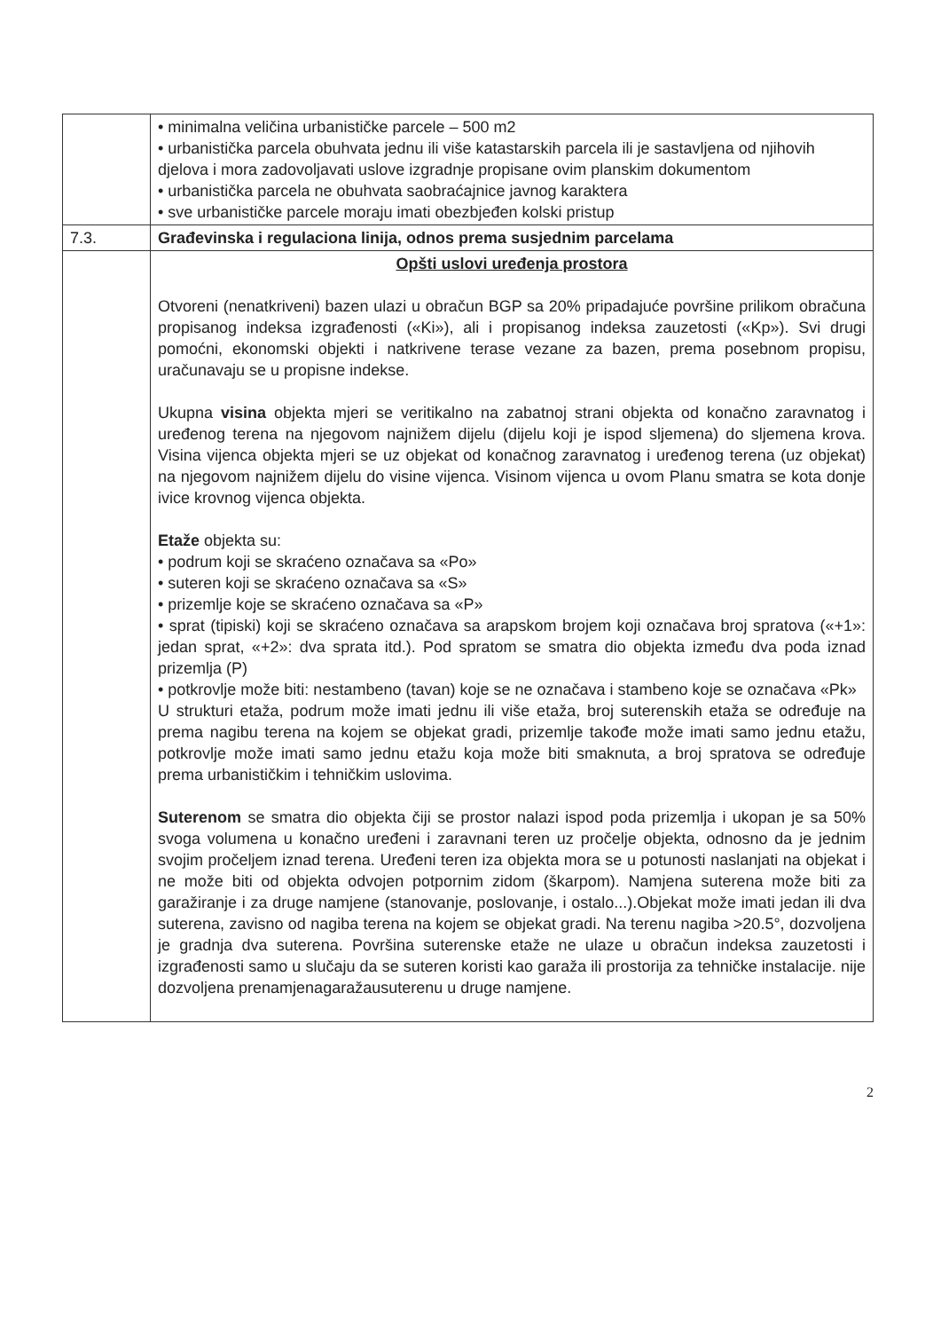| | • minimalna veličina urbanističke parcele – 500 m2 • urbanistička parcela obuhvata jednu ili više katastarskih parcela ili je sastavljena od njihovih djelova i mora zadovoljavati uslove izgradnje propisane ovim planskim dokumentom • urbanistička parcela ne obuhvata saobraćajnice javnog karaktera • sve urbanističke parcele moraju imati obezbjeđen kolski pristup |
| 7.3. | Građevinska i regulaciona linija, odnos prema susjednim parcelama |
| | Opšti uslovi uređenja prostora Otvoreni (nenatkriveni) bazen ulazi u obračun BGP sa 20% pripadajuće površine prilikom obračuna propisanog indeksa izgrađenosti («Ki»), ali i propisanog indeksa zauzetosti («Kp»). Svi drugi pomoćni, ekonomski objekti i natkrivene terase vezane za bazen, prema posebnom propisu, uračunavaju se u propisne indekse. Ukupna visina objekta mjeri se veritikalno na zabatnoj strani objekta od konačno zaravnatog i uređenog terena na njegovom najnižem dijelu (dijelu koji je ispod sljemena) do sljemena krova. Visina vijenca objekta mjeri se uz objekat od konačnog zaravnatog i uređenog terena (uz objekat) na njegovom najnižem dijelu do visine vijenca. Visinom vijenca u ovom Planu smatra se kota donje ivice krovnog vijenca objekta. Etaže objekta su: • podrum koji se skraćeno označava sa «Po» • suteren koji se skraćeno označava sa «S» • prizemlje koje se skraćeno označava sa «P» • sprat (tipiski) koji se skraćeno označava sa arapskom brojem koji označava broj spratova («+1»: jedan sprat, «+2»: dva sprata itd.). Pod spratom se smatra dio objekta između dva poda iznad prizemlja (P) • potkrovlje može biti: nestambeno (tavan) koje se ne označava i stambeno koje se označava «Pk» U strukturi etaža, podrum može imati jednu ili više etaža, broj suterenskih etaža se određuje na prema nagibu terena na kojem se objekat gradi, prizemlje takođe može imati samo jednu etažu, potkrovlje može imati samo jednu etažu koja može biti smaknuta, a broj spratova se određuje prema urbanističkim i tehničkim uslovima. Suterenom se smatra dio objekta čiji se prostor nalazi ispod poda prizemlja i ukopan je sa 50% svoga volumena u konačno uređeni i zaravnani teren uz pročelje objekta, odnosno da je jednim svojim pročeljem iznad terena. Uređeni teren iza objekta mora se u potunosti naslanjati na objekat i ne može biti od objekta odvojen potpornim zidom (škarpom). Namjena suterena može biti za garažiranje i za druge namjene (stanovanje, poslovanje, i ostalo...).Objekat može imati jedan ili dva suterena, zavisno od nagiba terena na kojem se objekat gradi. Na terenu nagiba >20.5°, dozvoljena je gradnja dva suterena. Površina suterenske etaže ne ulaze u obračun indeksa zauzetosti i izgrađenosti samo u slučaju da se suteren koristi kao garaža ili prostorija za tehničke instalacije. nije dozvoljena prenamjenagaražausuterenu u druge namjene. |
2